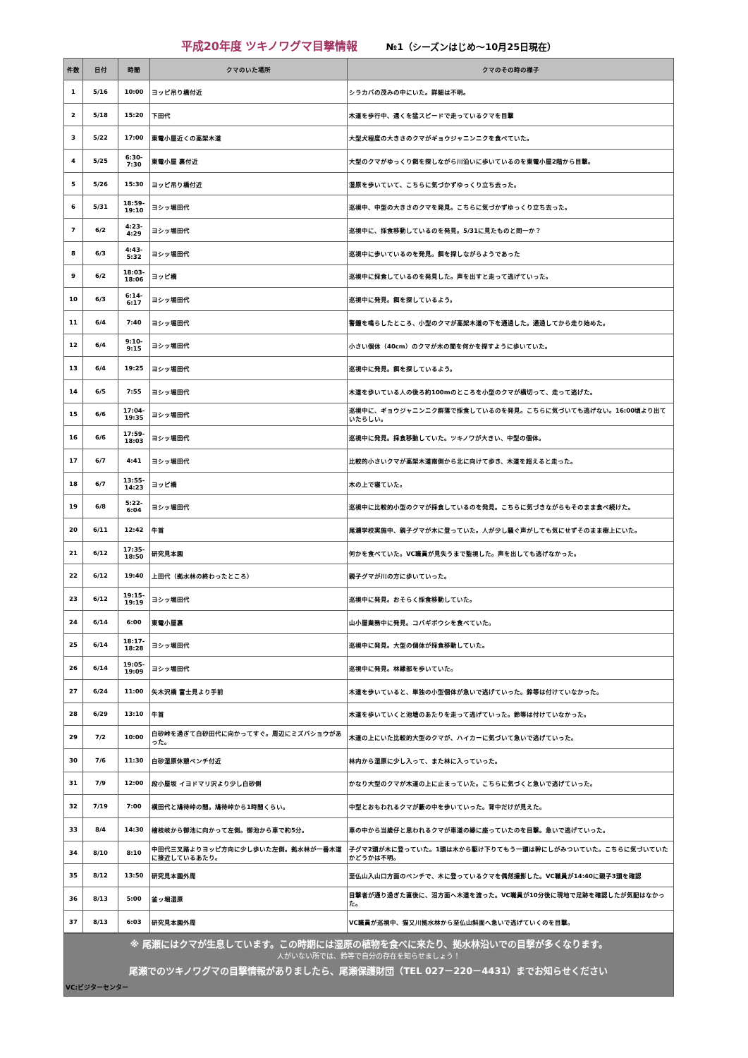平成20年度 ツキノワグマ目撃情報 №1（シーズンはじめ～10月25日現在）
| 件数 | 日付 | 時間 | クマのいた場所 | クマのその時の様子 |
| --- | --- | --- | --- | --- |
| 1 | 5/16 | 10:00 | ヨッピ吊り橋付近 | シラカバの茂みの中にいた。詳細は不明。 |
| 2 | 5/18 | 15:20 | 下田代 | 木道を歩行中、遠くを猛スピードで走っているクマを目撃 |
| 3 | 5/22 | 17:00 | 東電小屋近くの高架木道 | 大型犬程度の大きさのクマがギョウジャニンニクを食べていた。 |
| 4 | 5/25 | 6:30-7:30 | 東電小屋 裏付近 | 大型のクマがゆっくり餌を探しながら川沿いに歩いているのを東電小屋2階から目撃。 |
| 5 | 5/26 | 15:30 | ヨッピ吊り橋付近 | 湿原を歩いていて、こちらに気づかずゆっくり立ち去った。 |
| 6 | 5/31 | 18:59-19:10 | ヨシッ堀田代 | 巡視中、中型の大きさのクマを発見。こちらに気づかずゆっくり立ち去った。 |
| 7 | 6/2 | 4:23-4:29 | ヨシッ堀田代 | 巡視中に、採食移動しているのを発見。5/31に見たものと同一か？ |
| 8 | 6/3 | 4:43-5:32 | ヨシッ堀田代 | 巡視中に歩いているのを発見。餌を探しながらようであった |
| 9 | 6/2 | 18:03-18:06 | ヨッピ橋 | 巡視中に採食しているのを発見した。声を出すと走って逃げていった。 |
| 10 | 6/3 | 6:14-6:17 | ヨシッ堀田代 | 巡視中に発見。餌を探しているよう。 |
| 11 | 6/4 | 7:40 | ヨシッ堀田代 | 警鐘を鳴らしたところ、小型のクマが高架木道の下を通過した。通過してから走り始めた。 |
| 12 | 6/4 | 9:10-9:15 | ヨシッ堀田代 | 小さい個体（40cm）のクマが木の間を何かを探すように歩いていた。 |
| 13 | 6/4 | 19:25 | ヨシッ堀田代 | 巡視中に発見。餌を探しているよう。 |
| 14 | 6/5 | 7:55 | ヨシッ堀田代 | 木道を歩いている人の後ろ約100mのところを小型のクマが横切って、走って逃げた。 |
| 15 | 6/6 | 17:04-19:35 | ヨシッ堀田代 | 巡視中に、ギョウジャニンニク群落で採食しているのを発見。こちらに気づいても逃げない。16:00頃より出ていたらしい。 |
| 16 | 6/6 | 17:59-18:03 | ヨシッ堀田代 | 巡視中に発見。採食移動していた。ツキノワが大きい、中型の個体。 |
| 17 | 6/7 | 4:41 | ヨシッ堀田代 | 比較的小さいクマが高架木道南側から北に向けて歩き、木道を超えると走った。 |
| 18 | 6/7 | 13:55-14:23 | ヨッピ橋 | 木の上で寝ていた。 |
| 19 | 6/8 | 5:22-6:04 | ヨシッ堀田代 | 巡視中に比較的小型のクマが採食しているのを発見。こちらに気づきながらもそのまま食べ続けた。 |
| 20 | 6/11 | 12:42 | 牛首 | 尾瀬学校実施中、親子グマが木に登っていた。人が少し騒ぐ声がしても気にせずそのまま樹上にいた。 |
| 21 | 6/12 | 17:35-18:50 | 研究見本園 | 何かを食べていた。VC職員が見失うまで監視した。声を出しても逃げなかった。 |
| 22 | 6/12 | 19:40 | 上田代（拠水林の終わったところ） | 親子グマが川の方に歩いていった。 |
| 23 | 6/12 | 19:15-19:19 | ヨシッ堀田代 | 巡視中に発見。おそらく採食移動していた。 |
| 24 | 6/14 | 6:00 | 東電小屋裏 | 山小屋業務中に発見。コバギボウシを食べていた。 |
| 25 | 6/14 | 18:17-18:28 | ヨシッ堀田代 | 巡視中に発見。大型の個体が採食移動していた。 |
| 26 | 6/14 | 19:05-19:09 | ヨシッ堀田代 | 巡視中に発見。林縁部を歩いていた。 |
| 27 | 6/24 | 11:00 | 矢木沢橋 富士見より手前 | 木道を歩いていると、単独の小型個体が急いで逃げていった。鈴等は付けていなかった。 |
| 28 | 6/29 | 13:10 | 牛首 | 木道を歩いていくと池塘のあたりを走って逃げていった。鈴等は付けていなかった。 |
| 29 | 7/2 | 10:00 | 白砂峠を過ぎて白砂田代に向かってすぐ。周辺にミズバショウがあった。 | 木道の上にいた比較的大型のクマが、ハイカーに気づいて急いで逃げていった。 |
| 30 | 7/6 | 11:30 | 白砂湿原休憩ベンチ付近 | 林内から湿原に少し入って、また林に入っていった。 |
| 31 | 7/9 | 12:00 | 段小屋坂 イヨドマリ沢より少し白砂側 | かなり大型のクマが木道の上に止まっていた。こちらに気づくと急いで逃げていった。 |
| 32 | 7/19 | 7:00 | 横田代と鳩待峠の間。鳩待峠から1時間くらい。 | 中型とおもわれるクマが藪の中を歩いていった。背中だけが見えた。 |
| 33 | 8/4 | 14:30 | 檜枝岐から御池に向かって左側。御池から車で約5分。 | 車の中から当歳仔と思われるクマが車道の縁に座っていたのを目撃。急いで逃げていった。 |
| 34 | 8/10 | 8:10 | 中田代三叉路よりヨッピ方向に少し歩いた左側。拠水林が一番木道に接近しているあたり。 | 子グマ2頭が木に登っていた。1頭は木から駆け下りてもう一頭は幹にしがみついていた。こちらに気づいていたかどうかは不明。 |
| 35 | 8/12 | 13:50 | 研究見本園外周 | 至仏山入山口方面のベンチで、木に登っているクマを偶然撮影した。VC職員が14:40に親子3頭を確認 |
| 36 | 8/13 | 5:00 | 釜ッ堀湿原 | 目撃者が通り過ぎた直後に、沼方面へ木道を渡った。VC職員が10分後に現地で足跡を確認したが気配はなかった。 |
| 37 | 8/13 | 6:03 | 研究見本園外周 | VC職員が巡視中、猫又川拠水林から至仏山斜面へ急いで逃げていくのを目撃。 |
※ 尾瀬にはクマが生息しています。この時期には湿原の植物を食べに来たり、拠水林沿いでの目撃が多くなります。
人がいない所では、鈴等で自分の存在を知らせましょう！
尾瀬でのツキノワグマの目撃情報がありましたら、尾瀬保護財団（TEL 027－220－4431）までお知らせください
VC:ビジターセンター